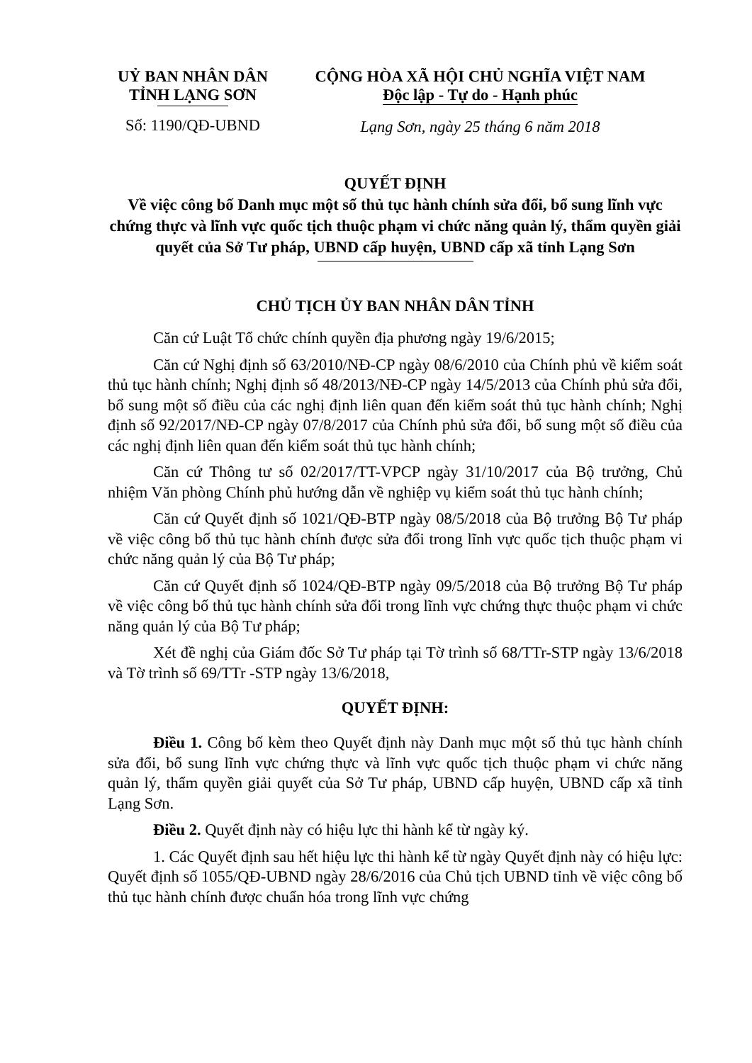UỶ BAN NHÂN DÂN
TỈNH LẠNG SƠN
Số: 1190/QĐ-UBND
CỘNG HÒA XÃ HỘI CHỦ NGHĨA VIỆT NAM
Độc lập - Tự do - Hạnh phúc
Lạng Sơn, ngày 25 tháng 6 năm 2018
QUYẾT ĐỊNH
Về việc công bố Danh mục một số thủ tục hành chính sửa đổi, bổ sung lĩnh vực chứng thực và lĩnh vực quốc tịch thuộc phạm vi chức năng quản lý, thẩm quyền giải quyết của Sở Tư pháp, UBND cấp huyện, UBND cấp xã tỉnh Lạng Sơn
CHỦ TỊCH ỦY BAN NHÂN DÂN TỈNH
Căn cứ Luật Tổ chức chính quyền địa phương ngày 19/6/2015;
Căn cứ Nghị định số 63/2010/NĐ-CP ngày 08/6/2010 của Chính phủ về kiểm soát thủ tục hành chính; Nghị định số 48/2013/NĐ-CP ngày 14/5/2013 của Chính phủ sửa đổi, bổ sung một số điều của các nghị định liên quan đến kiểm soát thủ tục hành chính; Nghị định số 92/2017/NĐ-CP ngày 07/8/2017 của Chính phủ sửa đổi, bổ sung một số điều của các nghị định liên quan đến kiểm soát thủ tục hành chính;
Căn cứ Thông tư số 02/2017/TT-VPCP ngày 31/10/2017 của Bộ trưởng, Chủ nhiệm Văn phòng Chính phủ hướng dẫn về nghiệp vụ kiểm soát thủ tục hành chính;
Căn cứ Quyết định số 1021/QĐ-BTP ngày 08/5/2018 của Bộ trưởng Bộ Tư pháp về việc công bố thủ tục hành chính được sửa đổi trong lĩnh vực quốc tịch thuộc phạm vi chức năng quản lý của Bộ Tư pháp;
Căn cứ Quyết định số 1024/QĐ-BTP ngày 09/5/2018 của Bộ trưởng Bộ Tư pháp về việc công bố thủ tục hành chính sửa đổi trong lĩnh vực chứng thực thuộc phạm vi chức năng quản lý của Bộ Tư pháp;
Xét đề nghị của Giám đốc Sở Tư pháp tại Tờ trình số 68/TTr-STP ngày 13/6/2018 và Tờ trình số 69/TTr -STP ngày 13/6/2018,
QUYẾT ĐỊNH:
Điều 1. Công bố kèm theo Quyết định này Danh mục một số thủ tục hành chính sửa đổi, bổ sung lĩnh vực chứng thực và lĩnh vực quốc tịch thuộc phạm vi chức năng quản lý, thẩm quyền giải quyết của Sở Tư pháp, UBND cấp huyện, UBND cấp xã tỉnh Lạng Sơn.
Điều 2. Quyết định này có hiệu lực thi hành kể từ ngày ký.
1. Các Quyết định sau hết hiệu lực thi hành kể từ ngày Quyết định này có hiệu lực: Quyết định số 1055/QĐ-UBND ngày 28/6/2016 của Chủ tịch UBND tỉnh về việc công bố thủ tục hành chính được chuẩn hóa trong lĩnh vực chứng